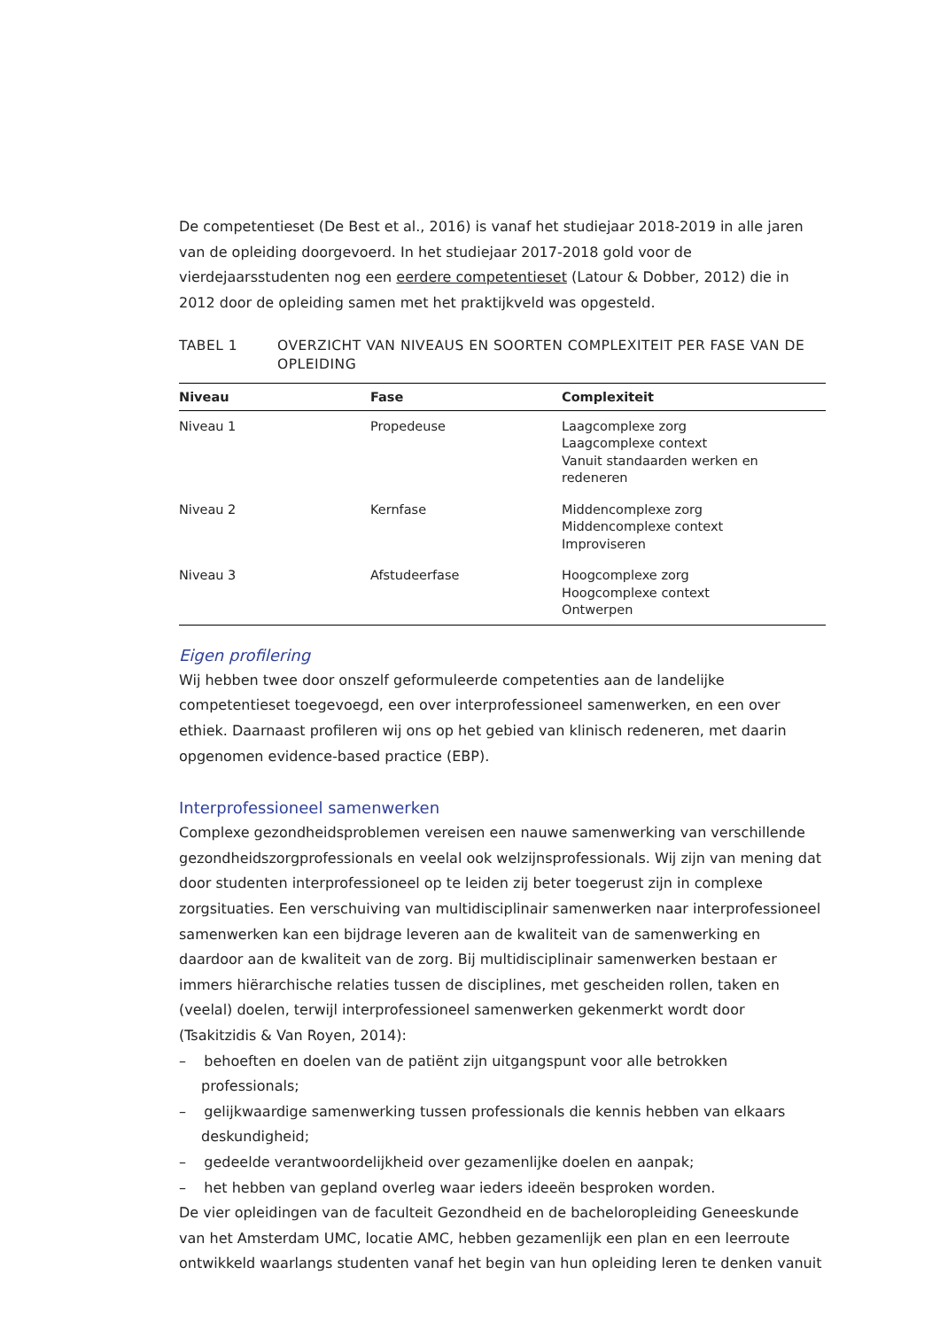De competentieset (De Best et al., 2016) is vanaf het studiejaar 2018-2019 in alle jaren van de opleiding doorgevoerd. In het studiejaar 2017-2018 gold voor de vierdejaarsstudenten nog een eerdere competentieset (Latour & Dobber, 2012) die in 2012 door de opleiding samen met het praktijkveld was opgesteld.
TABEL 1 OVERZICHT VAN NIVEAUS EN SOORTEN COMPLEXITEIT PER FASE VAN DE OPLEIDING
| Niveau | Fase | Complexiteit |
| --- | --- | --- |
| Niveau 1 | Propedeuse | Laagcomplexe zorg Laagcomplexe context Vanuit standaarden werken en redeneren |
| Niveau 2 | Kernfase | Middencomplexe zorg Middencomplexe context Improviseren |
| Niveau 3 | Afstudeerfase | Hoogcomplexe zorg Hoogcomplexe context Ontwerpen |
Eigen profilering
Wij hebben twee door onszelf geformuleerde competenties aan de landelijke competentieset toegevoegd, een over interprofessioneel samenwerken, en een over ethiek. Daarnaast profileren wij ons op het gebied van klinisch redeneren, met daarin opgenomen evidence-based practice (EBP).
Interprofessioneel samenwerken
Complexe gezondheidsproblemen vereisen een nauwe samenwerking van verschillende gezondheidszorgprofessionals en veelal ook welzijnsprofessionals. Wij zijn van mening dat door studenten interprofessioneel op te leiden zij beter toegerust zijn in complexe zorgsituaties. Een verschuiving van multidisciplinair samenwerken naar interprofessioneel samenwerken kan een bijdrage leveren aan de kwaliteit van de samenwerking en daardoor aan de kwaliteit van de zorg. Bij multidisciplinair samenwerken bestaan er immers hiërarchische relaties tussen de disciplines, met gescheiden rollen, taken en (veelal) doelen, terwijl interprofessioneel samenwerken gekenmerkt wordt door (Tsakitzidis & Van Royen, 2014):
– behoeften en doelen van de patiënt zijn uitgangspunt voor alle betrokken professionals;
– gelijkwaardige samenwerking tussen professionals die kennis hebben van elkaars deskundigheid;
– gedeelde verantwoordelijkheid over gezamenlijke doelen en aanpak;
– het hebben van gepland overleg waar ieders ideeën besproken worden.
De vier opleidingen van de faculteit Gezondheid en de bacheloropleiding Geneeskunde van het Amsterdam UMC, locatie AMC, hebben gezamenlijk een plan en een leerroute ontwikkeld waarlangs studenten vanaf het begin van hun opleiding leren te denken vanuit